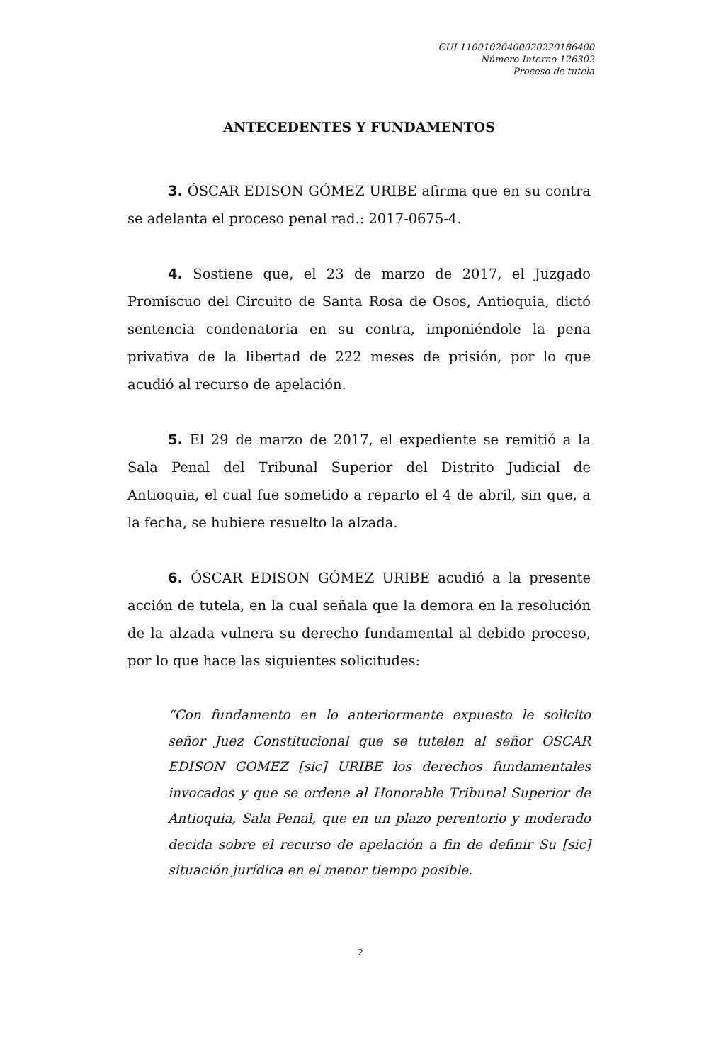CUI 11001020400020220186400
Número Interno 126302
Proceso de tutela
ANTECEDENTES Y FUNDAMENTOS
3. ÓSCAR EDISON GÓMEZ URIBE afirma que en su contra se adelanta el proceso penal rad.: 2017-0675-4.
4. Sostiene que, el 23 de marzo de 2017, el Juzgado Promiscuo del Circuito de Santa Rosa de Osos, Antioquia, dictó sentencia condenatoria en su contra, imponiéndole la pena privativa de la libertad de 222 meses de prisión, por lo que acudió al recurso de apelación.
5. El 29 de marzo de 2017, el expediente se remitió a la Sala Penal del Tribunal Superior del Distrito Judicial de Antioquia, el cual fue sometido a reparto el 4 de abril, sin que, a la fecha, se hubiere resuelto la alzada.
6. ÓSCAR EDISON GÓMEZ URIBE acudió a la presente acción de tutela, en la cual señala que la demora en la resolución de la alzada vulnera su derecho fundamental al debido proceso, por lo que hace las siguientes solicitudes:
“Con fundamento en lo anteriormente expuesto le solicito señor Juez Constitucional que se tutelen al señor OSCAR EDISON GOMEZ [sic] URIBE los derechos fundamentales invocados y que se ordene al Honorable Tribunal Superior de Antioquia, Sala Penal, que en un plazo perentorio y moderado decida sobre el recurso de apelación a fin de definir Su [sic] situación jurídica en el menor tiempo posible.
2